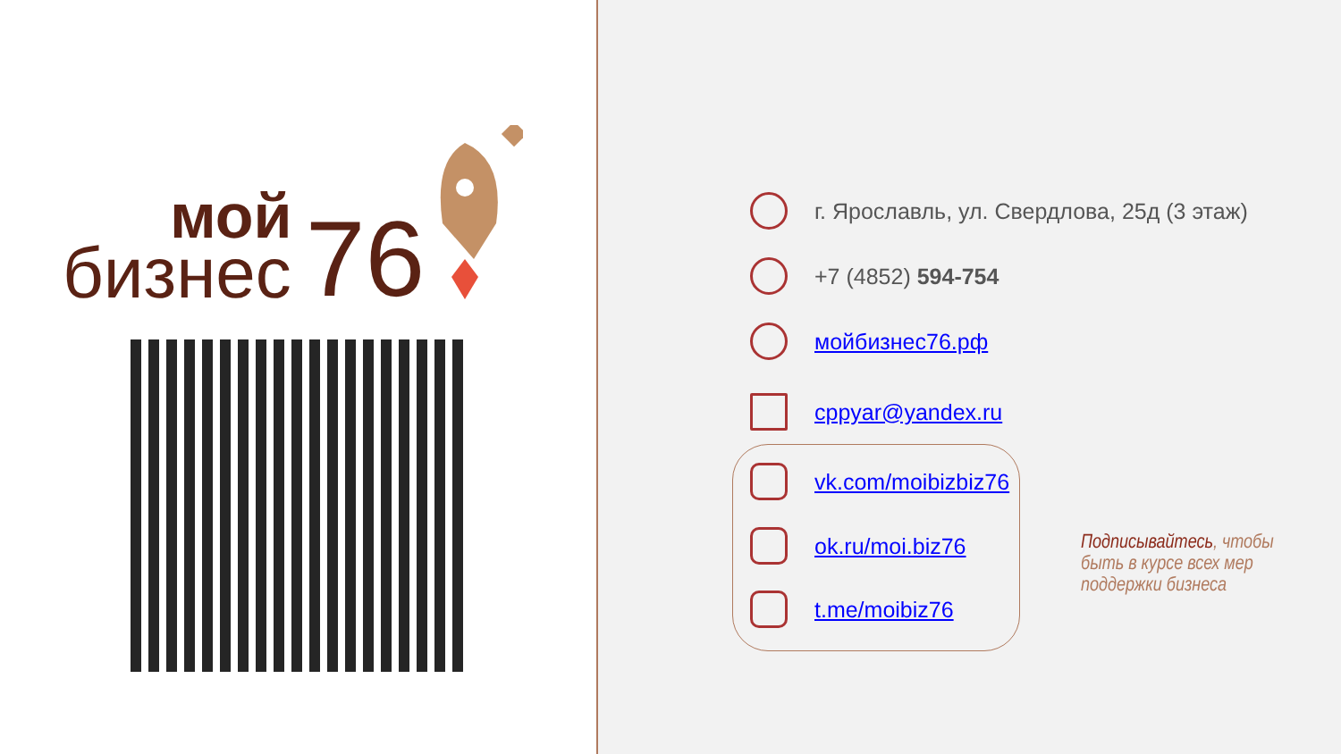мой
бизнес
76
г. Ярославль, ул. Свердлова, 25д (3 этаж)
+7 (4852) 594-754
мойбизнес76.рф
cppyar@yandex.ru
vk.com/moibizbiz76
ok.ru/moi.biz76
t.me/moibiz76
Подписывайтесь, чтобы быть в курсе всех мер поддержки бизнеса